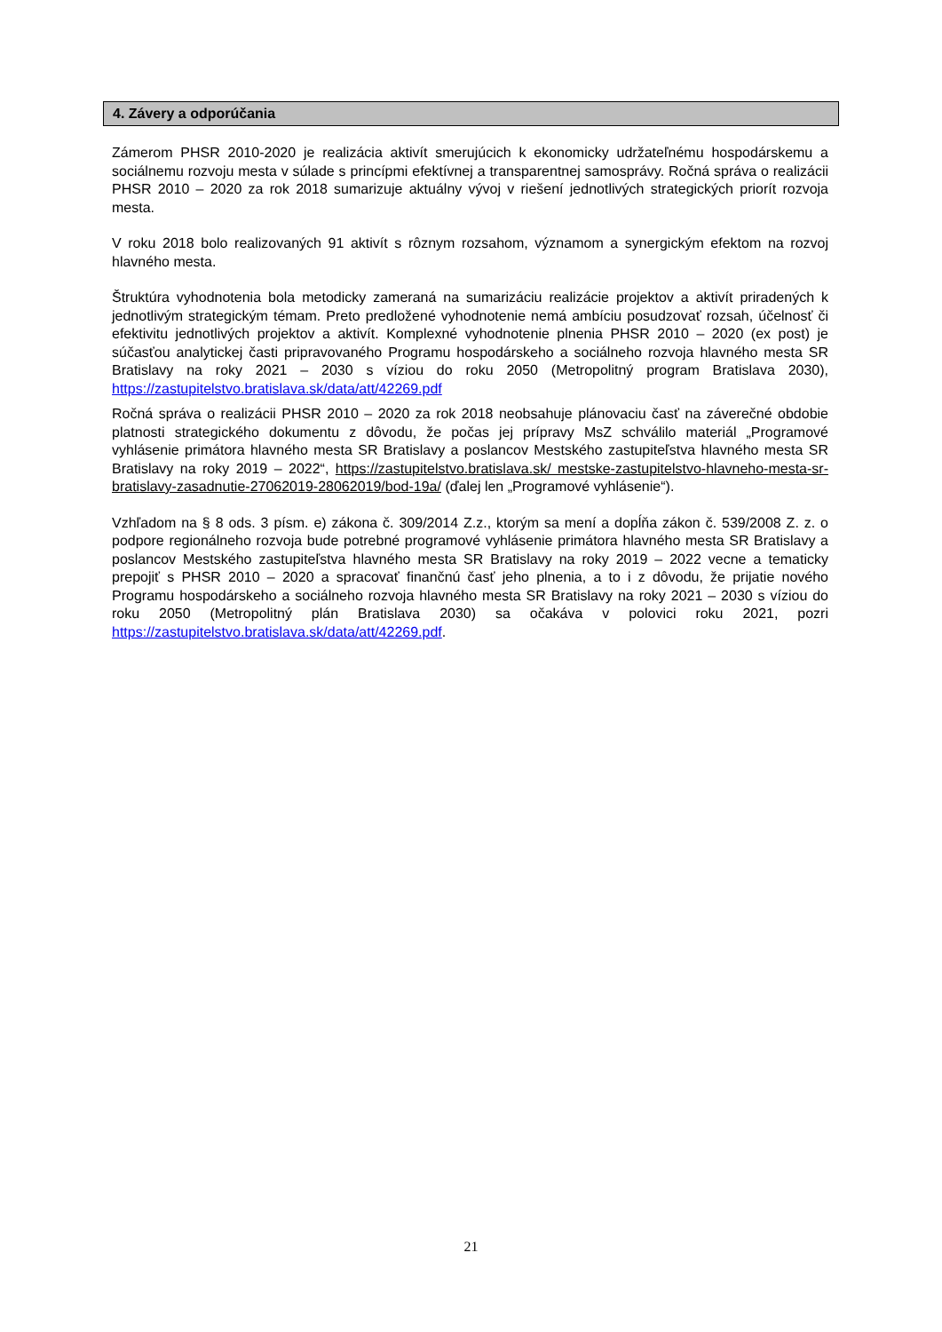4. Závery a odporúčania
Zámerom PHSR 2010-2020 je realizácia aktivít smerujúcich k ekonomicky udržateľnému hospodárskemu a sociálnemu rozvoju mesta v súlade s princípmi efektívnej a transparentnej samosprávy. Ročná správa o realizácii PHSR 2010 – 2020 za rok 2018 sumarizuje aktuálny vývoj v riešení jednotlivých strategických priorít rozvoja mesta.
V roku 2018 bolo realizovaných 91 aktivít s rôznym rozsahom, významom a synergickým efektom na rozvoj hlavného mesta.
Štruktúra vyhodnotenia bola metodicky zameraná na sumarizáciu realizácie projektov a aktivít priradených k jednotlivým strategickým témam. Preto predložené vyhodnotenie nemá ambíciu posudzovať rozsah, účelnosť či efektivitu jednotlivých projektov a aktivít. Komplexné vyhodnotenie plnenia PHSR 2010 – 2020 (ex post) je súčasťou analytickej časti pripravovaného Programu hospodárskeho a sociálneho rozvoja hlavného mesta SR Bratislavy na roky 2021 – 2030 s víziou do roku 2050 (Metropolitný program Bratislava 2030), https://zastupitelstvo.bratislava.sk/data/att/42269.pdf
Ročná správa o realizácii PHSR 2010 – 2020 za rok 2018 neobsahuje plánovaciu časť na záverečné obdobie platnosti strategického dokumentu z dôvodu, že počas jej prípravy MsZ schválilo materiál „Programové vyhlásenie primátora hlavného mesta SR Bratislavy a poslancov Mestského zastupiteľstva hlavného mesta SR Bratislavy na roky 2019 – 2022“, https://zastupitelstvo.bratislava.sk/ mestske-zastupitelstvo-hlavneho-mesta-sr-bratislavy-zasadnutie-27062019-28062019/bod-19a/ (ďalej len „Programové vyhlásenie“).
Vzhľadom na § 8 ods. 3 písm. e) zákona č. 309/2014 Z.z., ktorým sa mení a dopĺňa zákon č. 539/2008 Z. z. o podpore regionálneho rozvoja bude potrebné programové vyhlásenie primátora hlavného mesta SR Bratislavy a poslancov Mestského zastupiteľstva hlavného mesta SR Bratislavy na roky 2019 – 2022 vecne a tematicky prepojiť s PHSR 2010 – 2020 a spracovať finančnú časť jeho plnenia, a to i z dôvodu, že prijatie nového Programu hospodárskeho a sociálneho rozvoja hlavného mesta SR Bratislavy na roky 2021 – 2030 s víziou do roku 2050 (Metropolitný plán Bratislava 2030) sa očakáva v polovici roku 2021, pozri https://zastupitelstvo.bratislava.sk/data/att/42269.pdf.
21